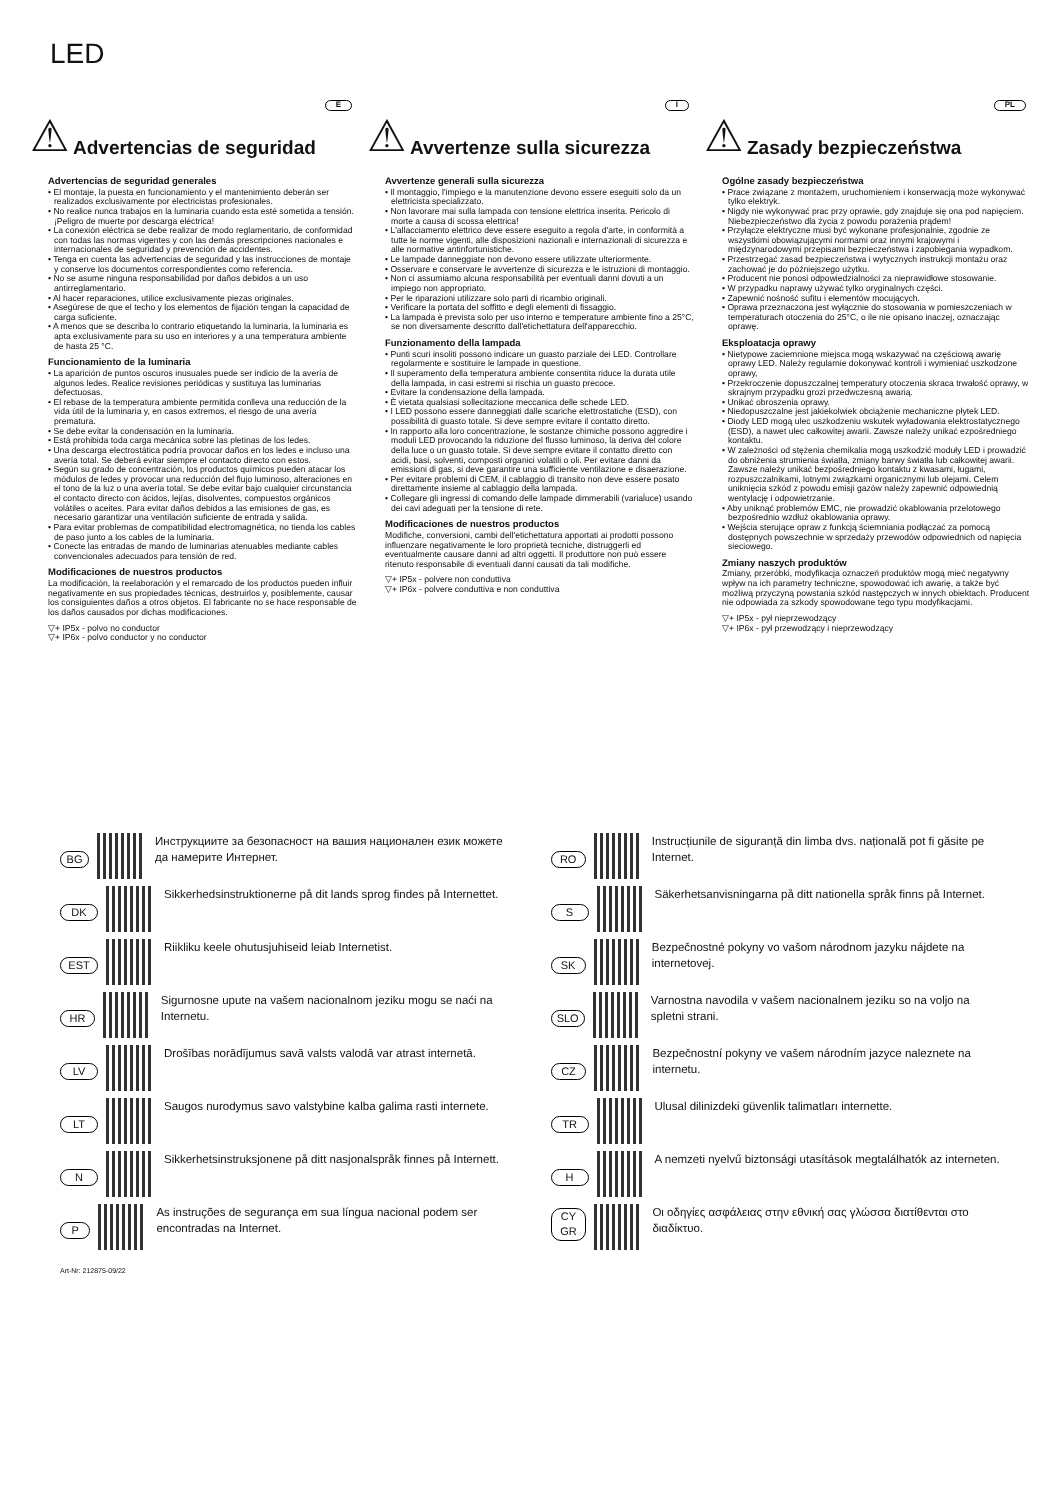LED
⚠
Advertencias de seguridad
E
Advertencias de seguridad generales
• El montaje, la puesta en funcionamiento y el mantenimiento deberán ser realizados exclusivamente por electricistas profesionales.
• No realice nunca trabajos en la luminaria cuando esta esté sometida a tensión. ¡Peligro de muerte por descarga eléctrica!
• La conexión eléctrica se debe realizar de modo reglamentario, de conformidad con todas las normas vigentes y con las demás prescripciones nacionales e internacionales de seguridad y prevención de accidentes.
• Tenga en cuenta las advertencias de seguridad y las instrucciones de montaje y conserve los documentos correspondientes como referencia.
• No se asume ninguna responsabilidad por daños debidos a un uso antirreglamentario.
• Al hacer reparaciones, utilice exclusivamente piezas originales.
• Asegúrese de que el techo y los elementos de fijación tengan la capacidad de carga suficiente.
• A menos que se describa lo contrario etiquetando la luminaria, la luminaria es apta exclusivamente para su uso en interiores y a una temperatura ambiente de hasta 25 °C.
Funcionamiento de la luminaria
• La aparición de puntos oscuros inusuales puede ser indicio de la avería de algunos ledes. Realice revisiones periódicas y sustituya las luminarias defectuosas.
• El rebase de la temperatura ambiente permitida conlleva una reducción de la vida útil de la luminaria y, en casos extremos, el riesgo de una avería prematura.
• Se debe evitar la condensación en la luminaria.
• Está prohibida toda carga mecánica sobre las pletinas de los ledes.
• Una descarga electrostática podría provocar daños en los ledes e incluso una avería total. Se deberá evitar siempre el contacto directo con estos.
• Según su grado de concentración, los productos químicos pueden atacar los módulos de ledes y provocar una reducción del flujo luminoso, alteraciones en el tono de la luz o una avería total. Se debe evitar bajo cualquier circunstancia el contacto directo con ácidos, lejías, disolventes, compuestos orgánicos volátiles o aceites. Para evitar daños debidos a las emisiones de gas, es necesario garantizar una ventilación suficiente de entrada y salida.
• Para evitar problemas de compatibilidad electromagnética, no tienda los cables de paso junto a los cables de la luminaria.
• Conecte las entradas de mando de luminarias atenuables mediante cables convencionales adecuados para tensión de red.
Modificaciones de nuestros productos
La modificación, la reelaboración y el remarcado de los productos pueden influir negativamente en sus propiedades técnicas, destruirlos y, posiblemente, causar los consiguientes daños a otros objetos. El fabricante no se hace responsable de los daños causados por dichas modificaciones.
▽+ IP5x - polvo no conductor
▽+ IP6x - polvo conductor y no conductor
⚠
Avvertenze sulla sicurezza
I
Avvertenze generali sulla sicurezza
• Il montaggio, l'impiego e la manutenzione devono essere eseguiti solo da un elettricista specializzato.
• Non lavorare mai sulla lampada con tensione elettrica inserita. Pericolo di morte a causa di scossa elettrica!
• L'allacciamento elettrico deve essere eseguito a regola d'arte, in conformità a tutte le norme vigenti, alle disposizioni nazionali e internazionali di sicurezza e alle normative antinfortunistiche.
• Le lampade danneggiate non devono essere utilizzate ulteriormente.
• Osservare e conservare le avvertenze di sicurezza e le istruzioni di montaggio.
• Non ci assumiamo alcuna responsabilità per eventuali danni dovuti a un impiego non appropriato.
• Per le riparazioni utilizzare solo parti di ricambio originali.
• Verificare la portata del soffitto e degli elementi di fissaggio.
• La lampada è prevista solo per uso interno e temperature ambiente fino a 25°C, se non diversamente descritto dall'etichettatura dell'apparecchio.
Funzionamento della lampada
• Punti scuri insoliti possono indicare un guasto parziale dei LED. Controllare regolarmente e sostituire le lampade in questione.
• Il superamento della temperatura ambiente consentita riduce la durata utile della lampada, in casi estremi si rischia un guasto precoce.
• Evitare la condensazione della lampada.
• È vietata qualsiasi sollecitazione meccanica delle schede LED.
• I LED possono essere danneggiati dalle scariche elettrostatiche (ESD), con possibilità di guasto totale. Si deve sempre evitare il contatto diretto.
• In rapporto alla loro concentrazione, le sostanze chimiche possono aggredire i moduli LED provocando la riduzione del flusso luminoso, la deriva del colore della luce o un guasto totale. Si deve sempre evitare il contatto diretto con acidi, basi, solventi, composti organici volatili o oli. Per evitare danni da emissioni di gas, si deve garantire una sufficiente ventilazione e disaerazione.
• Per evitare problemi di CEM, il cablaggio di transito non deve essere posato direttamente insieme al cablaggio della lampada.
• Collegare gli ingressi di comando delle lampade dimmerabili (variaĺuce) usando dei cavi adeguati per la tensione di rete.
Modificaciones de nuestros productos
Modifiche, conversioni, cambi dell'etichettatura apportati ai prodotti possono influenzare negativamente le loro proprietà tecniche, distruggerli ed eventualmente causare danni ad altri oggetti. Il produttore non può essere ritenuto responsabile di eventuali danni causati da tali modifiche.
▽+ IP5x - polvere non conduttiva
▽+ IP6x - polvere conduttiva e non conduttiva
⚠
Zasady bezpieczeństwa
PL
Ogólne zasady bezpieczeństwa
• Prace związane z montażem, uruchomieniem i konserwacją może wykonywać tylko elektryk.
• Nigdy nie wykonywać prac przy oprawie, gdy znajduje się ona pod napięciem. Niebezpieczeństwo dla życia z powodu porażenia prądem!
• Przyłącze elektryczne musi być wykonane profesjonalnie, zgodnie ze wszystkimi obowiązującymi normami oraz innymi krajowymi i międzynarodowymi przepisami bezpieczeństwa i zapobiegania wypadkom.
• Przestrzegać zasad bezpieczeństwa i wytycznych instrukcji montażu oraz zachować je do późniejszego użytku.
• Producent nie ponosi odpowiedzialności za nieprawidłowe stosowanie.
• W przypadku naprawy używać tylko oryginalnych części.
• Zapewnić nośność sufitu i elementów mocujących.
• Oprawa przeznaczona jest wyłącznie do stosowania w pomieszczeniach w temperaturach otoczenia do 25°C, o ile nie opisano inaczej, oznaczając oprawę.
Eksploatacja oprawy
• Nietypowe zaciemnione miejsca mogą wskazywać na częściową awarię oprawy LED. Należy regularnie dokonywać kontroli i wymieniać uszkodzone oprawy,
• Przekroczenie dopuszczalnej temperatury otoczenia skraca trwałość oprawy, w skrajnym przypadku grozi przedwczesną awarią.
• Unikać obroszenia oprawy.
• Niedopuszczalne jest jakiekolwiek obciążenie mechaniczne płytek LED.
• Diody LED mogą ulec uszkodzeniu wskutek wyładowania elektrostatycznego (ESD), a nawet ulec całkowitej awarii. Zawsze należy unikać ezpośredniego kontaktu.
• W zależności od stężenia chemikalia mogą uszkodzić moduły LED i prowadzić do obniżenia strumienia światła, zmiany barwy światła lub całkowitej awarii. Zawsze należy unikać bezpośredniego kontaktu z kwasami, ługami, rozpuszczalnikami, lotnymi związkami organicznymi lub olejami. Celem uniknięcia szkód z powodu emisji gazów należy zapewnić odpowiednią wentylację i odpowietrzanie.
• Aby uniknąć problemów EMC, nie prowadzić okablowania przelotowego bezpośrednio wzdłuż okablowania oprawy.
• Wejścia sterujące opraw z funkcją ściemniania podłączać za pomocą dostępnych powszechnie w sprzedaży przewodów odpowiednich od napięcia sieciowego.
Zmiany naszych produktów
Zmiany, przeróbki, modyfikacja oznaczeń produktów mogą mieć negatywny wpływ na ich parametry techniczne, spowodować ich awarię, a także być możliwą przyczyną powstania szkód następczych w innych obiektach. Producent nie odpowiada za szkody spowodowane tego typu modyfikacjami.
▽+ IP5x - pył nieprzewodzący
▽+ IP6x - pył przewodzący i nieprzewodzący
BG Инструкциите за безопасност на вашия национален език можете да намерите Интернет.
DK Sikkerhedsinstruktionerne på dit lands sprog findes på Internettet.
EST Riikliku keele ohutusjuhiseid leiab Internetist.
HR Sigurnosne upute na vašem nacionalnom jeziku mogu se naći na Internetu.
LV Drošības norādījumus savā valsts valodā var atrast internetā.
LT Saugos nurodymus savo valstybine kalba galima rasti internete.
N Sikkerhetsinstruksjonene på ditt nasjonalspråk finnes på Internett.
P As instruções de segurança em sua língua nacional podem ser encontradas na Internet.
RO Instrucțiunile de siguranță din limba dvs. națională pot fi găsite pe Internet.
S Säkerhetsanvisningarna på ditt nationella språk finns på Internet.
SK Bezpečnostné pokyny vo vašom národnom jazyku nájdete na internetovej.
SLO Varnostna navodila v vašem nacionalnem jeziku so na voljo na spletni strani.
CZ Bezpečnostní pokyny ve vašem národním jazyce naleznete na internetu.
TR Ulusal dilinizdeki güvenlik talimatları internette.
H A nemzeti nyelvű biztonsági utasítások megtalálhatók az interneten.
CY
GR Οι οδηγίες ασφάλειας στην εθνική σας γλώσσα διατίθενται στο διαδίκτυο.
Art-Nr: 212875-09/22